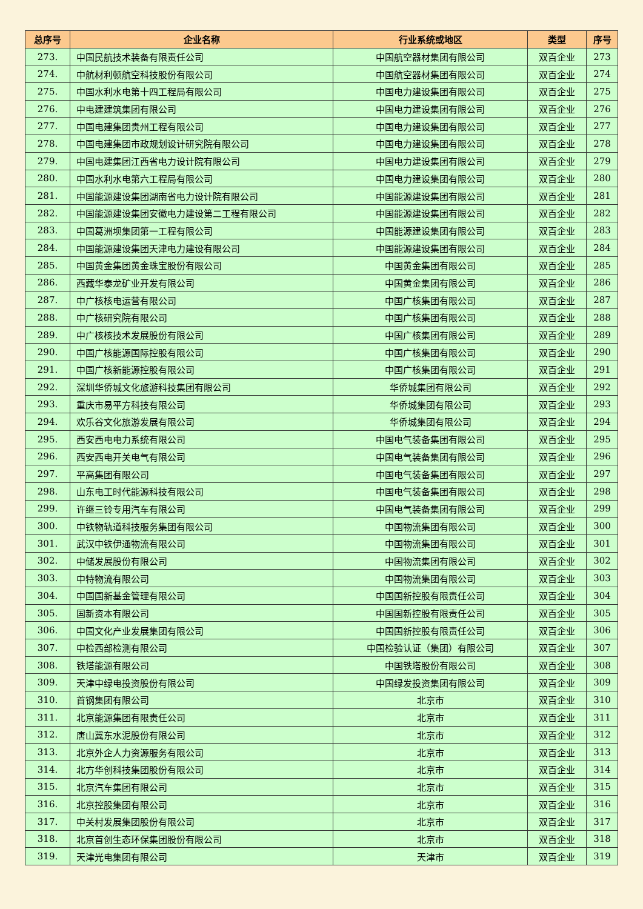| 总序号 | 企业名称 | 行业系统或地区 | 类型 | 序号 |
| --- | --- | --- | --- | --- |
| 273. | 中国民航技术装备有限责任公司 | 中国航空器材集团有限公司 | 双百企业 | 273 |
| 274. | 中航材利顿航空科技股份有限公司 | 中国航空器材集团有限公司 | 双百企业 | 274 |
| 275. | 中国水利水电第十四工程局有限公司 | 中国电力建设集团有限公司 | 双百企业 | 275 |
| 276. | 中电建建筑集团有限公司 | 中国电力建设集团有限公司 | 双百企业 | 276 |
| 277. | 中国电建集团贵州工程有限公司 | 中国电力建设集团有限公司 | 双百企业 | 277 |
| 278. | 中国电建集团市政规划设计研究院有限公司 | 中国电力建设集团有限公司 | 双百企业 | 278 |
| 279. | 中国电建集团江西省电力设计院有限公司 | 中国电力建设集团有限公司 | 双百企业 | 279 |
| 280. | 中国水利水电第六工程局有限公司 | 中国电力建设集团有限公司 | 双百企业 | 280 |
| 281. | 中国能源建设集团湖南省电力设计院有限公司 | 中国能源建设集团有限公司 | 双百企业 | 281 |
| 282. | 中国能源建设集团安徽电力建设第二工程有限公司 | 中国能源建设集团有限公司 | 双百企业 | 282 |
| 283. | 中国葛洲坝集团第一工程有限公司 | 中国能源建设集团有限公司 | 双百企业 | 283 |
| 284. | 中国能源建设集团天津电力建设有限公司 | 中国能源建设集团有限公司 | 双百企业 | 284 |
| 285. | 中国黄金集团黄金珠宝股份有限公司 | 中国黄金集团有限公司 | 双百企业 | 285 |
| 286. | 西藏华泰龙矿业开发有限公司 | 中国黄金集团有限公司 | 双百企业 | 286 |
| 287. | 中广核核电运营有限公司 | 中国广核集团有限公司 | 双百企业 | 287 |
| 288. | 中广核研究院有限公司 | 中国广核集团有限公司 | 双百企业 | 288 |
| 289. | 中广核核技术发展股份有限公司 | 中国广核集团有限公司 | 双百企业 | 289 |
| 290. | 中国广核能源国际控股有限公司 | 中国广核集团有限公司 | 双百企业 | 290 |
| 291. | 中国广核新能源控股有限公司 | 中国广核集团有限公司 | 双百企业 | 291 |
| 292. | 深圳华侨城文化旅游科技集团有限公司 | 华侨城集团有限公司 | 双百企业 | 292 |
| 293. | 重庆市易平方科技有限公司 | 华侨城集团有限公司 | 双百企业 | 293 |
| 294. | 欢乐谷文化旅游发展有限公司 | 华侨城集团有限公司 | 双百企业 | 294 |
| 295. | 西安西电电力系统有限公司 | 中国电气装备集团有限公司 | 双百企业 | 295 |
| 296. | 西安西电开关电气有限公司 | 中国电气装备集团有限公司 | 双百企业 | 296 |
| 297. | 平高集团有限公司 | 中国电气装备集团有限公司 | 双百企业 | 297 |
| 298. | 山东电工时代能源科技有限公司 | 中国电气装备集团有限公司 | 双百企业 | 298 |
| 299. | 许继三铃专用汽车有限公司 | 中国电气装备集团有限公司 | 双百企业 | 299 |
| 300. | 中铁物轨道科技服务集团有限公司 | 中国物流集团有限公司 | 双百企业 | 300 |
| 301. | 武汉中铁伊通物流有限公司 | 中国物流集团有限公司 | 双百企业 | 301 |
| 302. | 中储发展股份有限公司 | 中国物流集团有限公司 | 双百企业 | 302 |
| 303. | 中特物流有限公司 | 中国物流集团有限公司 | 双百企业 | 303 |
| 304. | 中国国新基金管理有限公司 | 中国国新控股有限责任公司 | 双百企业 | 304 |
| 305. | 国新资本有限公司 | 中国国新控股有限责任公司 | 双百企业 | 305 |
| 306. | 中国文化产业发展集团有限公司 | 中国国新控股有限责任公司 | 双百企业 | 306 |
| 307. | 中检西部检测有限公司 | 中国检验认证（集团）有限公司 | 双百企业 | 307 |
| 308. | 铁塔能源有限公司 | 中国铁塔股份有限公司 | 双百企业 | 308 |
| 309. | 天津中绿电投资股份有限公司 | 中国绿发投资集团有限公司 | 双百企业 | 309 |
| 310. | 首钢集团有限公司 | 北京市 | 双百企业 | 310 |
| 311. | 北京能源集团有限责任公司 | 北京市 | 双百企业 | 311 |
| 312. | 唐山冀东水泥股份有限公司 | 北京市 | 双百企业 | 312 |
| 313. | 北京外企人力资源服务有限公司 | 北京市 | 双百企业 | 313 |
| 314. | 北方华创科技集团股份有限公司 | 北京市 | 双百企业 | 314 |
| 315. | 北京汽车集团有限公司 | 北京市 | 双百企业 | 315 |
| 316. | 北京控股集团有限公司 | 北京市 | 双百企业 | 316 |
| 317. | 中关村发展集团股份有限公司 | 北京市 | 双百企业 | 317 |
| 318. | 北京首创生态环保集团股份有限公司 | 北京市 | 双百企业 | 318 |
| 319. | 天津光电集团有限公司 | 天津市 | 双百企业 | 319 |